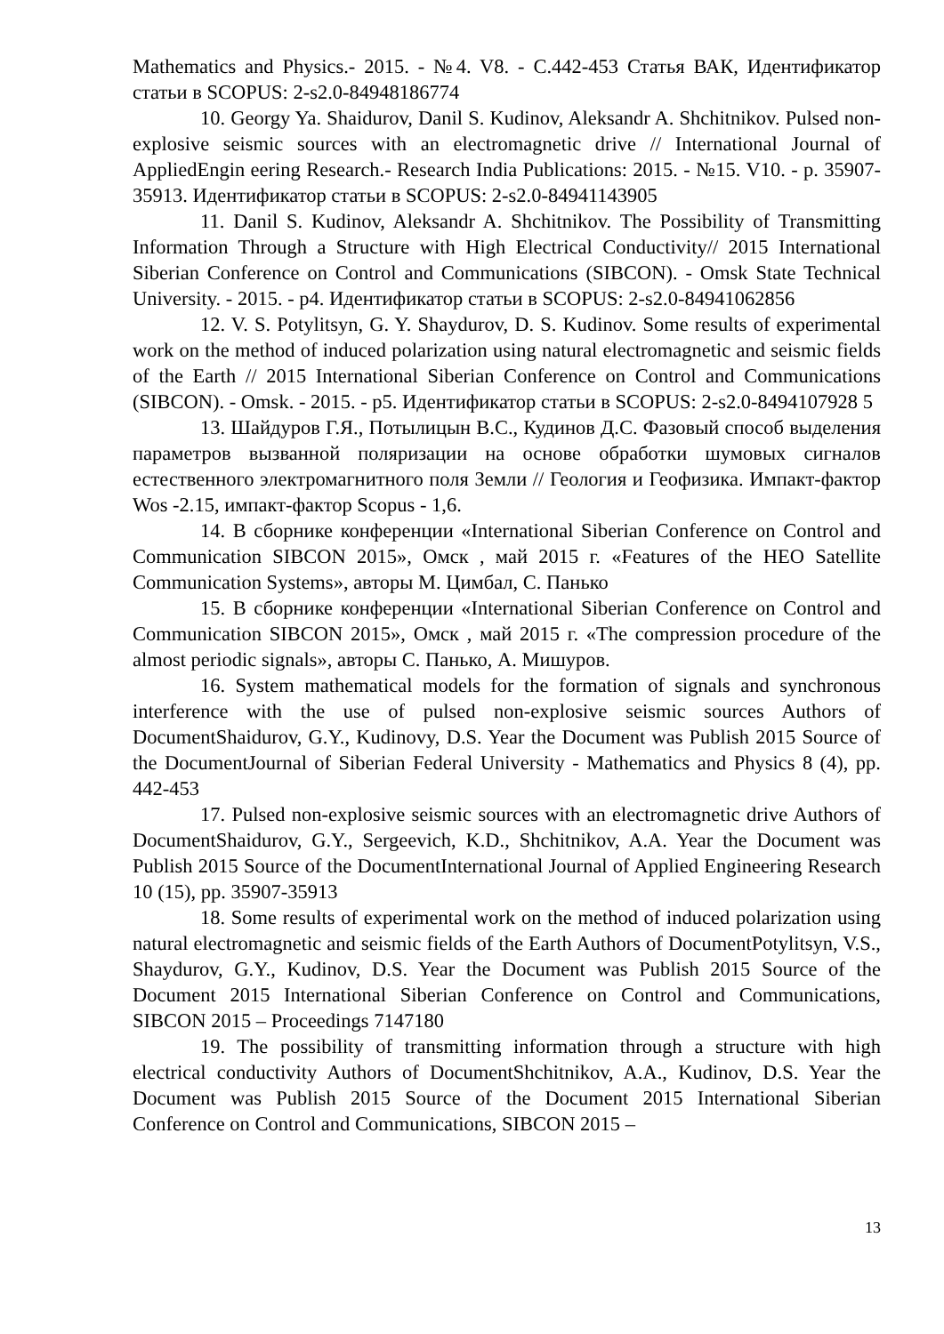Mathematics and Physics.- 2015. - №4. V8. - С.442-453 Статья ВАК, Идентификатор статьи в SCOPUS: 2-s2.0-84948186774
10. Georgy Ya. Shaidurov, Danil S. Kudinov, Aleksandr A. Shchitnikov. Pulsed non-explosive seismic sources with an electromagnetic drive // International Journal of AppliedEngin eering Research.- Research India Publications: 2015. - №15. V10. - p. 35907-35913. Идентификатор статьи в SCOPUS: 2-s2.0-84941143905
11. Danil S. Kudinov, Aleksandr A. Shchitnikov. The Possibility of Transmitting Information Through a Structure with High Electrical Conductivity// 2015 International Siberian Conference on Control and Communications (SIBCON). - Omsk State Technical University. - 2015. - p4. Идентификатор статьи в SCOPUS: 2-s2.0-84941062856
12. V. S. Potylitsyn, G. Y. Shaydurov, D. S. Kudinov. Some results of experimental work on the method of induced polarization using natural electromagnetic and seismic fields of the Earth // 2015 International Siberian Conference on Control and Communications (SIBCON). - Omsk. - 2015. - p5. Идентификатор статьи в SCOPUS: 2-s2.0-8494107928 5
13. Шайдуров Г.Я., Потылицын В.С., Кудинов Д.С. Фазовый способ выделения параметров вызванной поляризации на основе обработки шумовых сигналов естественного электромагнитного поля Земли // Геология и Геофизика. Импакт-фактор Wos -2.15, импакт-фактор Scopus - 1,6.
14. В сборнике конференции «International Siberian Conference on Control and Communication SIBCON 2015», Омск , май 2015 г. «Features of the HEO Satellite Communication Systems», авторы М. Цимбал, С. Панько
15. В сборнике конференции «International Siberian Conference on Control and Communication SIBCON 2015», Омск , май 2015 г. «The compression procedure of the almost periodic signals», авторы С. Панько, А. Мишуров.
16. System mathematical models for the formation of signals and synchronous interference with the use of pulsed non-explosive seismic sources Authors of DocumentShaidurov, G.Y., Kudinovy, D.S. Year the Document was Publish 2015 Source of the DocumentJournal of Siberian Federal University - Mathematics and Physics 8 (4), pp. 442-453
17. Pulsed non-explosive seismic sources with an electromagnetic drive Authors of DocumentShaidurov, G.Y., Sergeevich, K.D., Shchitnikov, A.A. Year the Document was Publish 2015 Source of the DocumentInternational Journal of Applied Engineering Research 10 (15), pp. 35907-35913
18. Some results of experimental work on the method of induced polarization using natural electromagnetic and seismic fields of the Earth Authors of DocumentPotylitsyn, V.S., Shaydurov, G.Y., Kudinov, D.S. Year the Document was Publish 2015 Source of the Document 2015 International Siberian Conference on Control and Communications, SIBCON 2015 – Proceedings 7147180
19. The possibility of transmitting information through a structure with high electrical conductivity Authors of DocumentShchitnikov, A.A., Kudinov, D.S. Year the Document was Publish 2015 Source of the Document 2015 International Siberian Conference on Control and Communications, SIBCON 2015 –
13